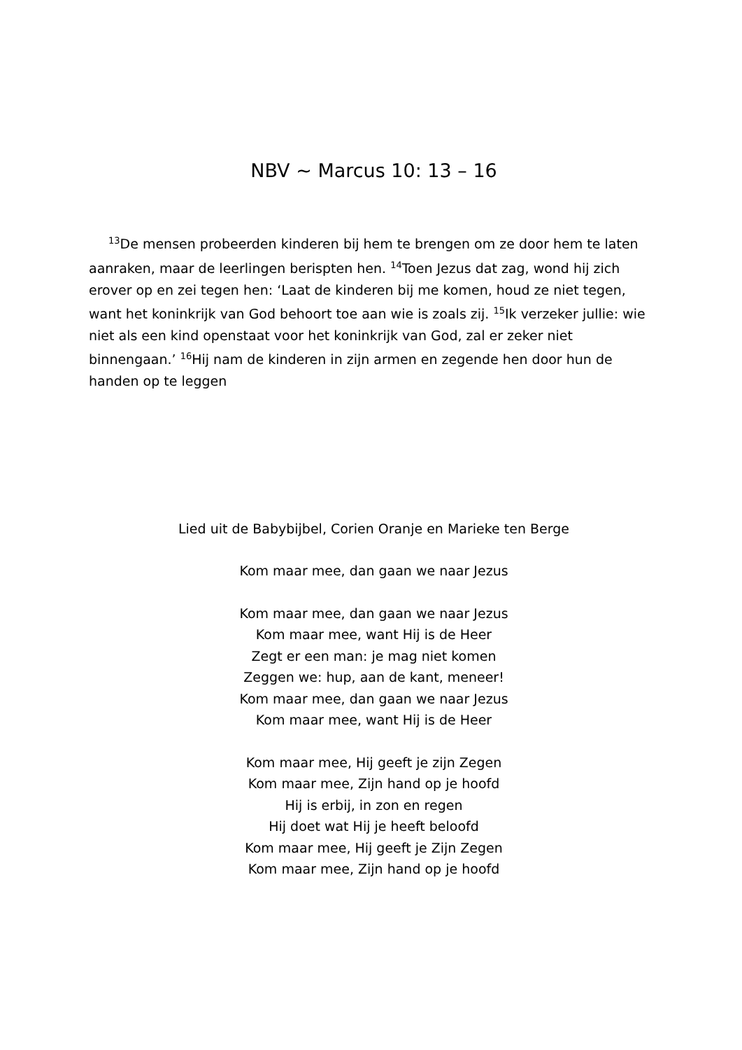NBV ~ Marcus 10: 13 – 16
<sup>13</sup> De mensen probeerden kinderen bij hem te brengen om ze door hem te laten aanraken, maar de leerlingen berispten hen. <sup>14</sup>Toen Jezus dat zag, wond hij zich erover op en zei tegen hen: ‘Laat de kinderen bij me komen, houd ze niet tegen, want het koninkrijk van God behoort toe aan wie is zoals zij. <sup>15</sup>Ik verzeker jullie: wie niet als een kind openstaat voor het koninkrijk van God, zal er zeker niet binnengaan.’ <sup>16</sup>Hij nam de kinderen in zijn armen en zegende hen door hun de handen op te leggen
Lied uit de Babybijbel, Corien Oranje en Marieke ten Berge
Kom maar mee, dan gaan we naar Jezus
Kom maar mee, dan gaan we naar Jezus
Kom maar mee, want Hij is de Heer
Zegt er een man: je mag niet komen
Zeggen we: hup, aan de kant, meneer!
Kom maar mee, dan gaan we naar Jezus
Kom maar mee, want Hij is de Heer
Kom maar mee, Hij geeft je zijn Zegen
Kom maar mee, Zijn hand op je hoofd
Hij is erbij, in zon en regen
Hij doet wat Hij je heeft beloofd
Kom maar mee, Hij geeft je Zijn Zegen
Kom maar mee, Zijn hand op je hoofd